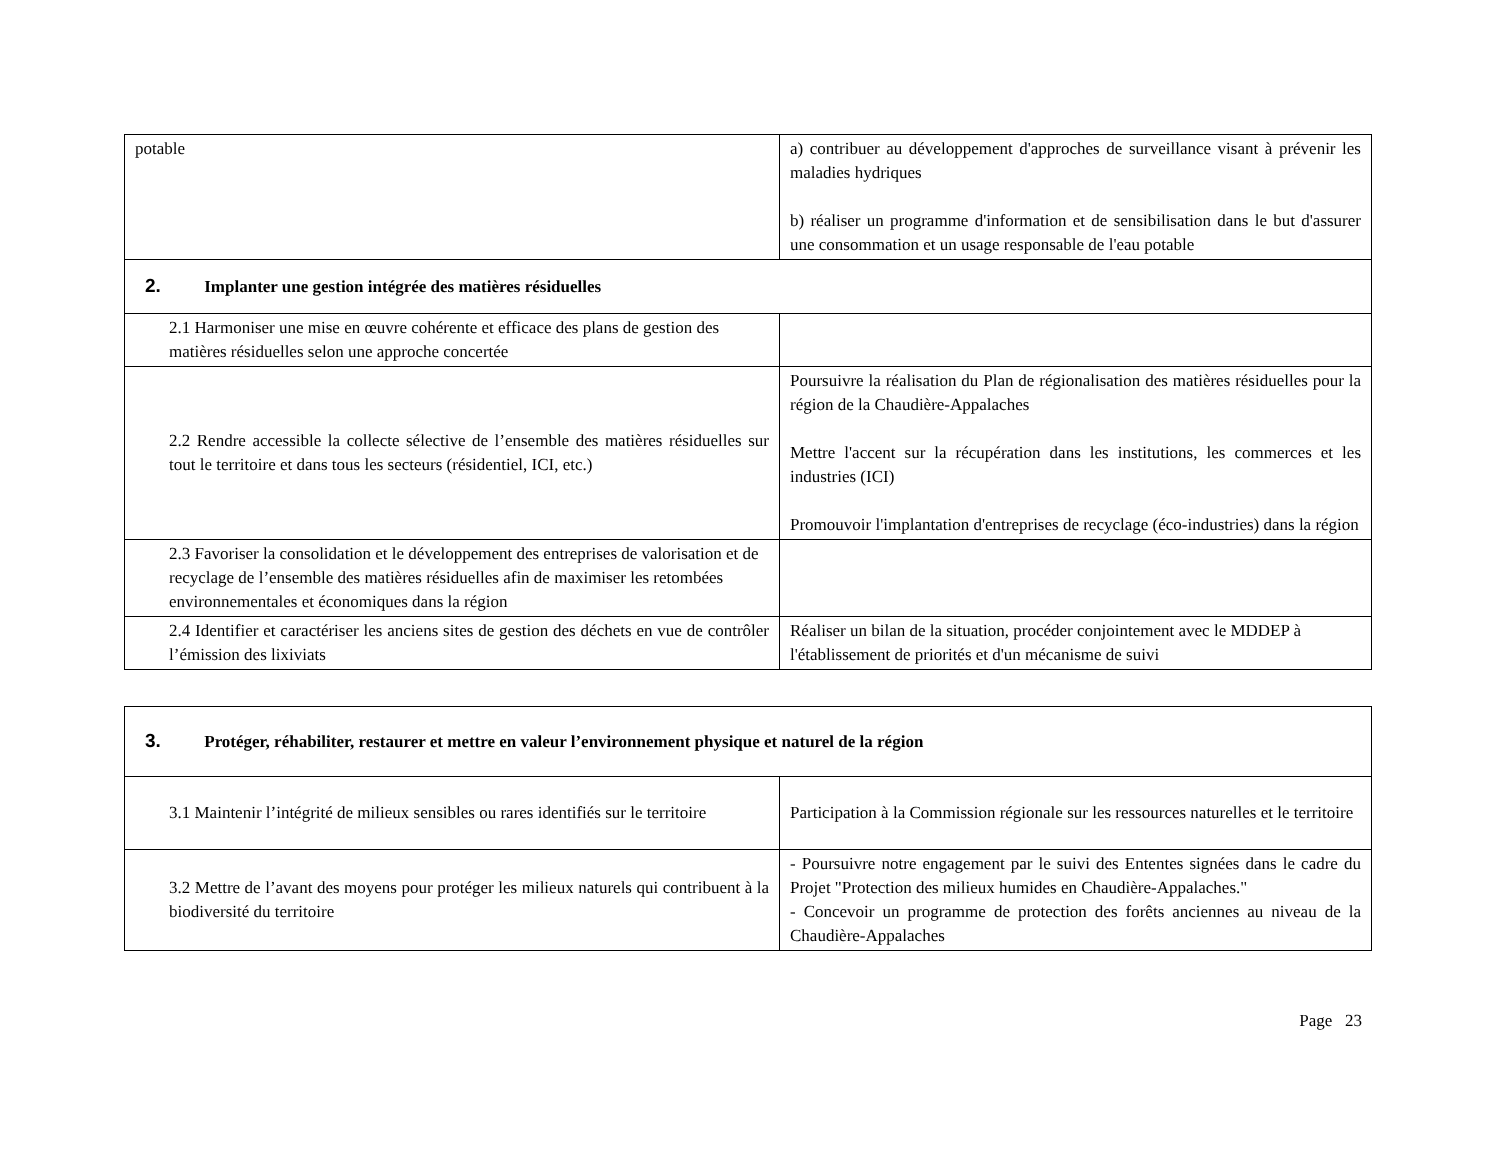| potable | a) contribuer au développement d'approches de surveillance visant à prévenir les maladies hydriques b) réaliser un programme d'information et de sensibilisation dans le but d'assurer une consommation et un usage responsable de l'eau potable |
| 2. Implanter une gestion intégrée des matières résiduelles | |
| 2.1 Harmoniser une mise en œuvre cohérente et efficace des plans de gestion des matières résiduelles selon une approche concertée | |
| 2.2 Rendre accessible la collecte sélective de l’ensemble des matières résiduelles sur tout le territoire et dans tous les secteurs (résidentiel, ICI, etc.) | Poursuivre la réalisation du Plan de régionalisation des matières résiduelles pour la région de la Chaudière-Appalaches Mettre l'accent sur la récupération dans les institutions, les commerces et les industries (ICI) Promouvoir l'implantation d'entreprises de recyclage (éco-industries) dans la région |
| 2.3 Favoriser la consolidation et le développement des entreprises de valorisation et de recyclage de l’ensemble des matières résiduelles afin de maximiser les retombées environnementales et économiques dans la région | |
| 2.4 Identifier et caractériser les anciens sites de gestion des déchets en vue de contrôler l’émission des lixiviats | Réaliser un bilan de la situation, procéder conjointement avec le MDDEP à l'établissement de priorités et d'un mécanisme de suivi |
| 3. Protéger, réhabiliter, restaurer et mettre en valeur l’environnement physique et naturel de la région | |
| 3.1 Maintenir l’intégrité de milieux sensibles ou rares identifiés sur le territoire | Participation à la Commission régionale sur les ressources naturelles et le territoire |
| 3.2 Mettre de l’avant des moyens pour protéger les milieux naturels qui contribuent à la biodiversité du territoire | - Poursuivre notre engagement par le suivi des Ententes signées dans le cadre du Projet "Protection des milieux humides en Chaudière-Appalaches." - Concevoir un programme de protection des forêts anciennes au niveau de la Chaudière-Appalaches |
Page 23